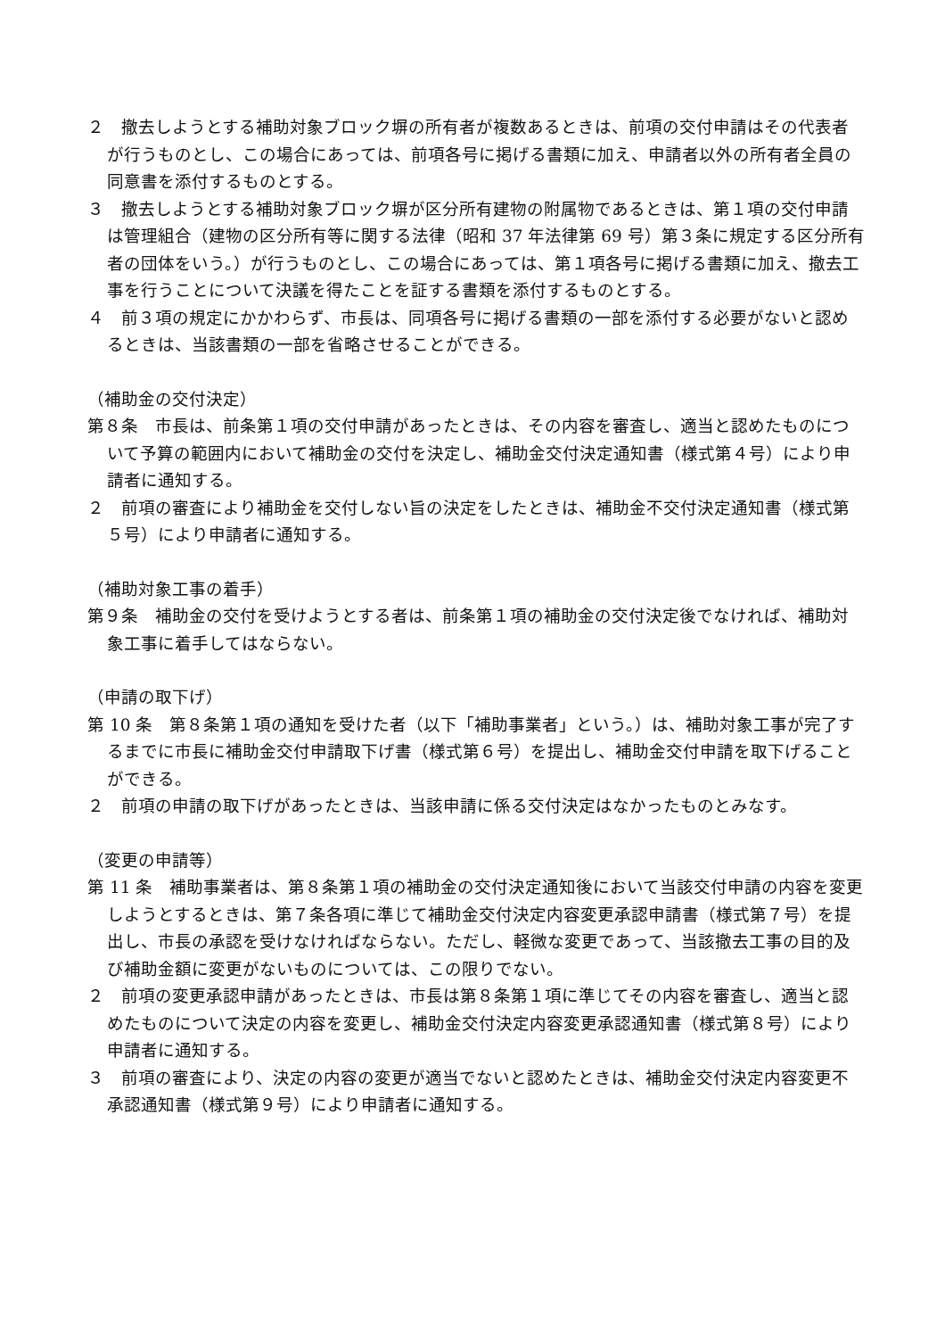２　撤去しようとする補助対象ブロック塀の所有者が複数あるときは、前項の交付申請はその代表者が行うものとし、この場合にあっては、前項各号に掲げる書類に加え、申請者以外の所有者全員の同意書を添付するものとする。
３　撤去しようとする補助対象ブロック塀が区分所有建物の附属物であるときは、第１項の交付申請は管理組合（建物の区分所有等に関する法律（昭和 37 年法律第 69 号）第３条に規定する区分所有者の団体をいう。）が行うものとし、この場合にあっては、第１項各号に掲げる書類に加え、撤去工事を行うことについて決議を得たことを証する書類を添付するものとする。
４　前３項の規定にかかわらず、市長は、同項各号に掲げる書類の一部を添付する必要がないと認めるときは、当該書類の一部を省略させることができる。
（補助金の交付決定）
第８条　市長は、前条第１項の交付申請があったときは、その内容を審査し、適当と認めたものについて予算の範囲内において補助金の交付を決定し、補助金交付決定通知書（様式第４号）により申請者に通知する。
２　前項の審査により補助金を交付しない旨の決定をしたときは、補助金不交付決定通知書（様式第５号）により申請者に通知する。
（補助対象工事の着手）
第９条　補助金の交付を受けようとする者は、前条第１項の補助金の交付決定後でなければ、補助対象工事に着手してはならない。
（申請の取下げ）
第 10 条　第８条第１項の通知を受けた者（以下「補助事業者」という。）は、補助対象工事が完了するまでに市長に補助金交付申請取下げ書（様式第６号）を提出し、補助金交付申請を取下げることができる。
２　前項の申請の取下げがあったときは、当該申請に係る交付決定はなかったものとみなす。
（変更の申請等）
第 11 条　補助事業者は、第８条第１項の補助金の交付決定通知後において当該交付申請の内容を変更しようとするときは、第７条各項に準じて補助金交付決定内容変更承認申請書（様式第７号）を提出し、市長の承認を受けなければならない。ただし、軽微な変更であって、当該撤去工事の目的及び補助金額に変更がないものについては、この限りでない。
２　前項の変更承認申請があったときは、市長は第８条第１項に準じてその内容を審査し、適当と認めたものについて決定の内容を変更し、補助金交付決定内容変更承認通知書（様式第８号）により申請者に通知する。
３　前項の審査により、決定の内容の変更が適当でないと認めたときは、補助金交付決定内容変更不承認通知書（様式第９号）により申請者に通知する。